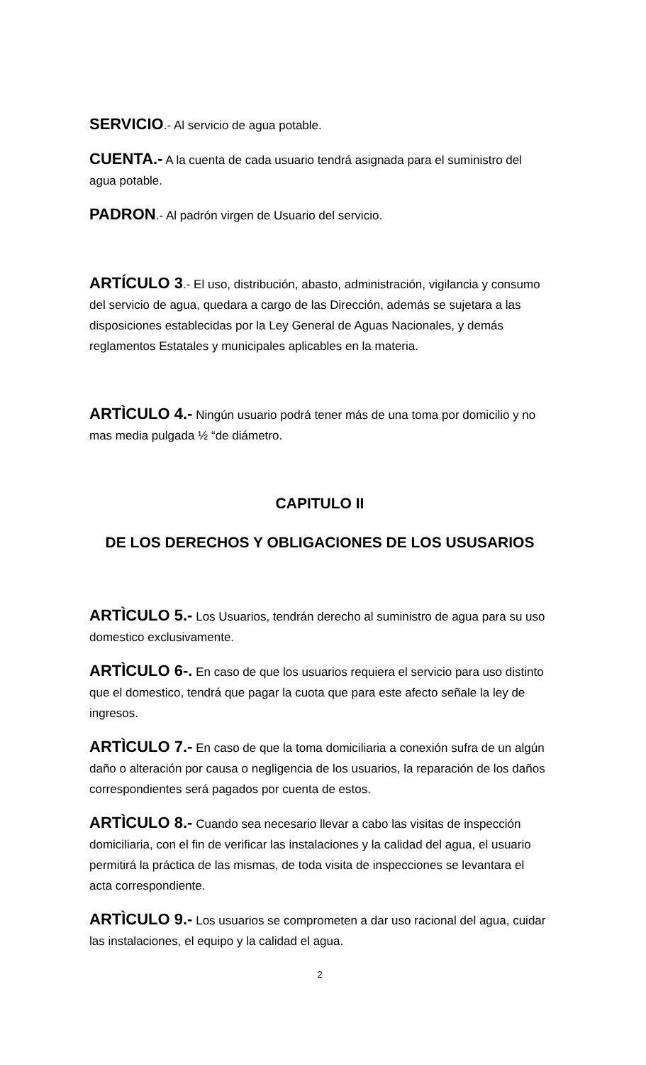SERVICIO.- Al servicio de agua potable.
CUENTA.- A la cuenta de cada usuario tendrá asignada para el suministro del agua potable.
PADRON.- Al padrón virgen de Usuario del servicio.
ARTÍCULO 3.- El uso, distribución, abasto, administración, vigilancia y consumo del servicio de agua, quedara a cargo de las Dirección, además se sujetara a las disposiciones establecidas por la Ley General de Aguas Nacionales, y demás reglamentos Estatales y municipales aplicables en la materia.
ARTÌCULO 4.- Ningún usuario podrá tener más de una toma por domicilio y no mas media pulgada ½ “de diámetro.
CAPITULO II
DE LOS DERECHOS Y OBLIGACIONES DE LOS USUSARIOS
ARTÌCULO 5.- Los Usuarios, tendrán derecho al suministro de agua para su uso domestico exclusivamente.
ARTÌCULO 6-. En caso de que los usuarios requiera el servicio para uso distinto que el domestico, tendrá que pagar la cuota que para este afecto señale la ley de ingresos.
ARTÌCULO 7.- En caso de que la toma domiciliaria a conexión sufra de un algún daño o alteración por causa o negligencia de los usuarios, la reparación de los daños correspondientes será pagados por cuenta de estos.
ARTÌCULO 8.- Cuando sea necesario llevar a cabo las visitas de inspección domiciliaria, con el fin de verificar las instalaciones y la calidad del agua, el usuario permitirá la práctica de las mismas, de toda visita de inspecciones se levantara el acta correspondiente.
ARTÌCULO 9.- Los usuarios se comprometen a dar uso racional del agua, cuidar las instalaciones, el equipo y la calidad el agua.
2